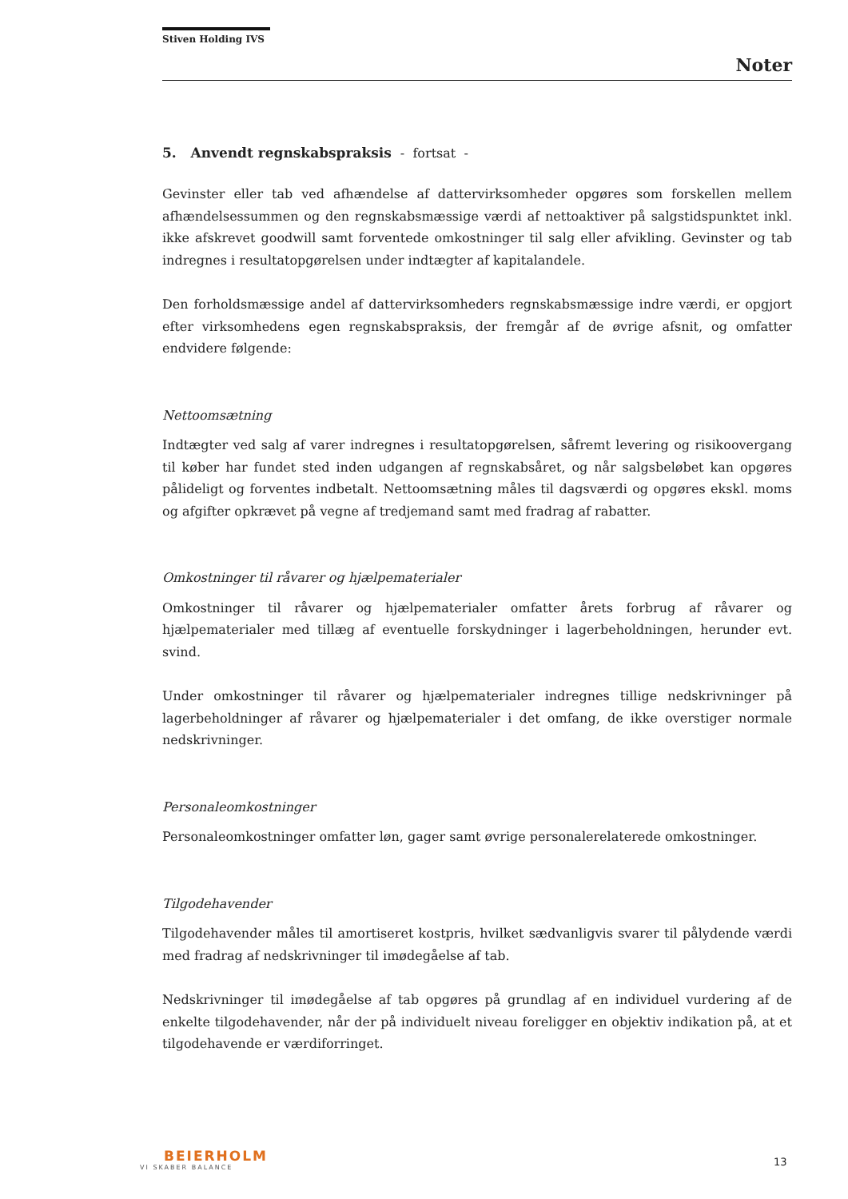Stiven Holding IVS
Noter
5. Anvendt regnskabspraksis - fortsat -
Gevinster eller tab ved afhændelse af dattervirksomheder opgøres som forskellen mellem afhændelsessummen og den regnskabsmæssige værdi af nettoaktiver på salgstidspunktet inkl. ikke afskrevet goodwill samt forventede omkostninger til salg eller afvikling. Gevinster og tab indregnes i resultatopgørelsen under indtægter af kapitalandele.
Den forholdsmæssige andel af dattervirksomheders regnskabsmæssige indre værdi, er opgjort efter virksomhedens egen regnskabspraksis, der fremgår af de øvrige afsnit, og omfatter endvidere følgende:
Nettoomsætning
Indtægter ved salg af varer indregnes i resultatopgørelsen, såfremt levering og risikoovergang til køber har fundet sted inden udgangen af regnskabsåret, og når salgsbeløbet kan opgøres pålideligt og forventes indbetalt. Nettoomsætning måles til dagsværdi og opgøres ekskl. moms og afgifter opkrævet på vegne af tredjemand samt med fradrag af rabatter.
Omkostninger til råvarer og hjælpematerialer
Omkostninger til råvarer og hjælpematerialer omfatter årets forbrug af råvarer og hjælpematerialer med tillæg af eventuelle forskydninger i lagerbeholdningen, herunder evt. svind.
Under omkostninger til råvarer og hjælpematerialer indregnes tillige nedskrivninger på lagerbeholdninger af råvarer og hjælpematerialer i det omfang, de ikke overstiger normale nedskrivninger.
Personaleomkostninger
Personaleomkostninger omfatter løn, gager samt øvrige personalerelaterede omkostninger.
Tilgodehavender
Tilgodehavender måles til amortiseret kostpris, hvilket sædvanligvis svarer til pålydende værdi med fradrag af nedskrivninger til imødegåelse af tab.
Nedskrivninger til imødegåelse af tab opgøres på grundlag af en individuel vurdering af de enkelte tilgodehavender, når der på individuelt niveau foreligger en objektiv indikation på, at et tilgodehavende er værdiforringet.
BEIERHOLM
VI SKABER BALANCE
13